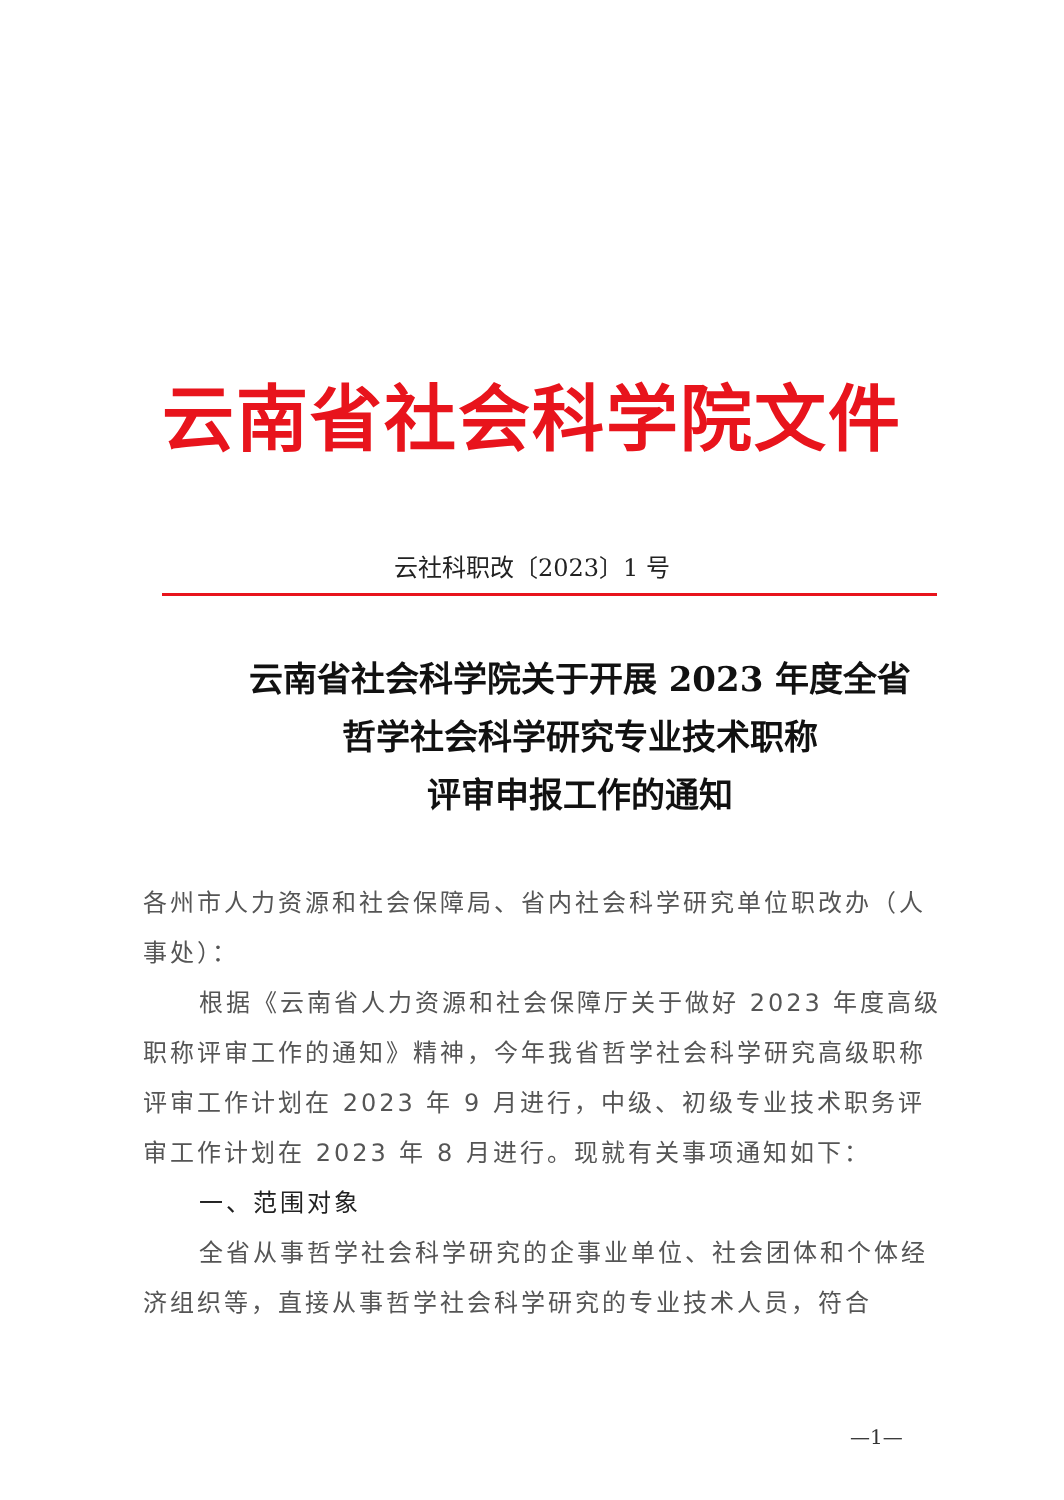云南省社会科学院文件
云社科职改〔2023〕1 号
云南省社会科学院关于开展 2023 年度全省
哲学社会科学研究专业技术职称
评审申报工作的通知
各州市人力资源和社会保障局、省内社会科学研究单位职改办（人事处）：
根据《云南省人力资源和社会保障厅关于做好 2023 年度高级职称评审工作的通知》精神，今年我省哲学社会科学研究高级职称评审工作计划在 2023 年 9 月进行，中级、初级专业技术职务评审工作计划在 2023 年 8 月进行。现就有关事项通知如下：
一、范围对象
全省从事哲学社会科学研究的企事业单位、社会团体和个体经济组织等，直接从事哲学社会科学研究的专业技术人员，符合
—1—